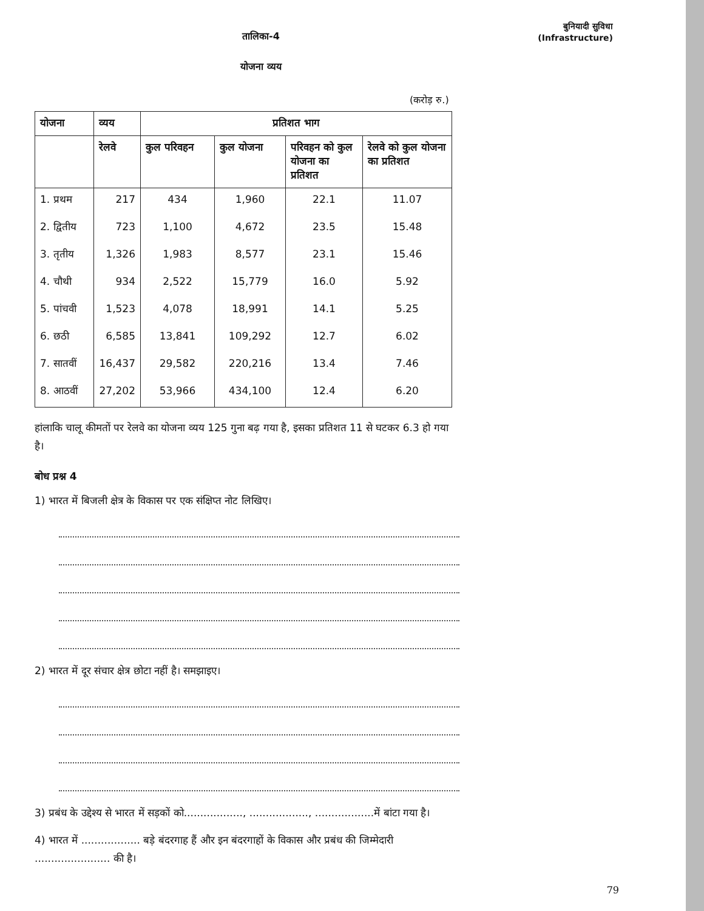तालिका-4
योजना व्यय
बुनियादी सुविधा
(Infrastructure)
(करोड़ रु.)
| योजना | व्यय | प्रतिशत भाग | | | |
| --- | --- | --- | --- | --- | --- |
| | रेलवे | कुल परिवहन | कुल योजना | परिवहन को कुल योजना का प्रतिशत | रेलवे को कुल योजना का प्रतिशत |
| 1. प्रथम | 217 | 434 | 1,960 | 22.1 | 11.07 |
| 2. द्वितीय | 723 | 1,100 | 4,672 | 23.5 | 15.48 |
| 3. तृतीय | 1,326 | 1,983 | 8,577 | 23.1 | 15.46 |
| 4. चौथी | 934 | 2,522 | 15,779 | 16.0 | 5.92 |
| 5. पांचवी | 1,523 | 4,078 | 18,991 | 14.1 | 5.25 |
| 6. छठी | 6,585 | 13,841 | 109,292 | 12.7 | 6.02 |
| 7. सातवीं | 16,437 | 29,582 | 220,216 | 13.4 | 7.46 |
| 8. आठवीं | 27,202 | 53,966 | 434,100 | 12.4 | 6.20 |
हांलाकि चालू कीमतों पर रेलवे का योजना व्यय 125 गुना बढ़ गया है, इसका प्रतिशत 11 से घटकर 6.3 हो गया है।
बोध प्रश्न 4
1) भारत में बिजली क्षेत्र के विकास पर एक संक्षिप्त नोट लिखिए।
2) भारत में दूर संचार क्षेत्र छोटा नहीं है। समझाइए।
3) प्रबंध के उद्देश्य से भारत में सड़कों को.................., .................., ..................में बांटा गया है।
4) भारत में .................. बड़े बंदरगाह हैं और इन बंदरगाहों के विकास और प्रबंध की जिम्मेदारी ....................... की है।
79